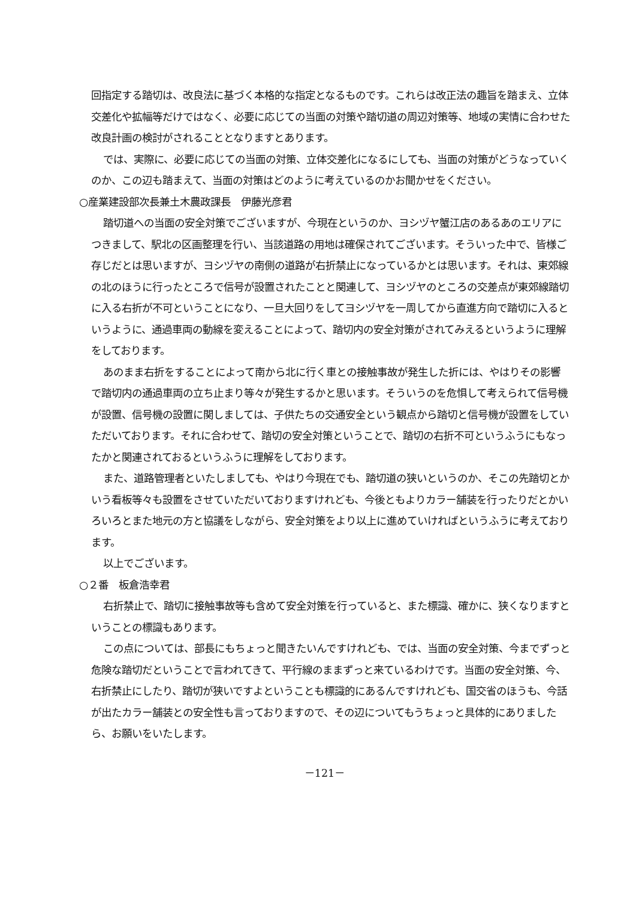回指定する踏切は、改良法に基づく本格的な指定となるものです。これらは改正法の趣旨を踏まえ、立体交差化や拡幅等だけではなく、必要に応じての当面の対策や踏切道の周辺対策等、地域の実情に合わせた改良計画の検討がされることとなりますとあります。
では、実際に、必要に応じての当面の対策、立体交差化になるにしても、当面の対策がどうなっていくのか、この辺も踏まえて、当面の対策はどのように考えているのかお聞かせをください。
○産業建設部次長兼土木農政課長　伊藤光彦君
踏切道への当面の安全対策でございますが、今現在というのか、ヨシヅヤ蟹江店のあるあのエリアにつきまして、駅北の区画整理を行い、当該道路の用地は確保されてございます。そういった中で、皆様ご存じだとは思いますが、ヨシヅヤの南側の道路が右折禁止になっているかとは思います。それは、東郊線の北のほうに行ったところで信号が設置されたことと関連して、ヨシヅヤのところの交差点が東郊線踏切に入る右折が不可ということになり、一旦大回りをしてヨシヅヤを一周してから直進方向で踏切に入るというように、通過車両の動線を変えることによって、踏切内の安全対策がされてみえるというように理解をしております。
あのまま右折をすることによって南から北に行く車との接触事故が発生した折には、やはりその影響で踏切内の通過車両の立ち止まり等々が発生するかと思います。そういうのを危惧して考えられて信号機が設置、信号機の設置に関しましては、子供たちの交通安全という観点から踏切と信号機が設置をしていただいております。それに合わせて、踏切の安全対策ということで、踏切の右折不可というふうにもなったかと関連されておるというふうに理解をしております。
また、道路管理者といたしましても、やはり今現在でも、踏切道の狭いというのか、そこの先踏切とかいう看板等々も設置をさせていただいておりますけれども、今後ともよりカラー舗装を行ったりだとかいろいろとまた地元の方と協議をしながら、安全対策をより以上に進めていければというふうに考えております。
以上でございます。
○２番　板倉浩幸君
右折禁止で、踏切に接触事故等も含めて安全対策を行っていると、また標識、確かに、狭くなりますということの標識もあります。
この点については、部長にもちょっと聞きたいんですけれども、では、当面の安全対策、今までずっと危険な踏切だということで言われてきて、平行線のままずっと来ているわけです。当面の安全対策、今、右折禁止にしたり、踏切が狭いですよということも標識的にあるんですけれども、国交省のほうも、今話が出たカラー舗装との安全性も言っておりますので、その辺についてもうちょっと具体的にありましたら、お願いをいたします。
－121－